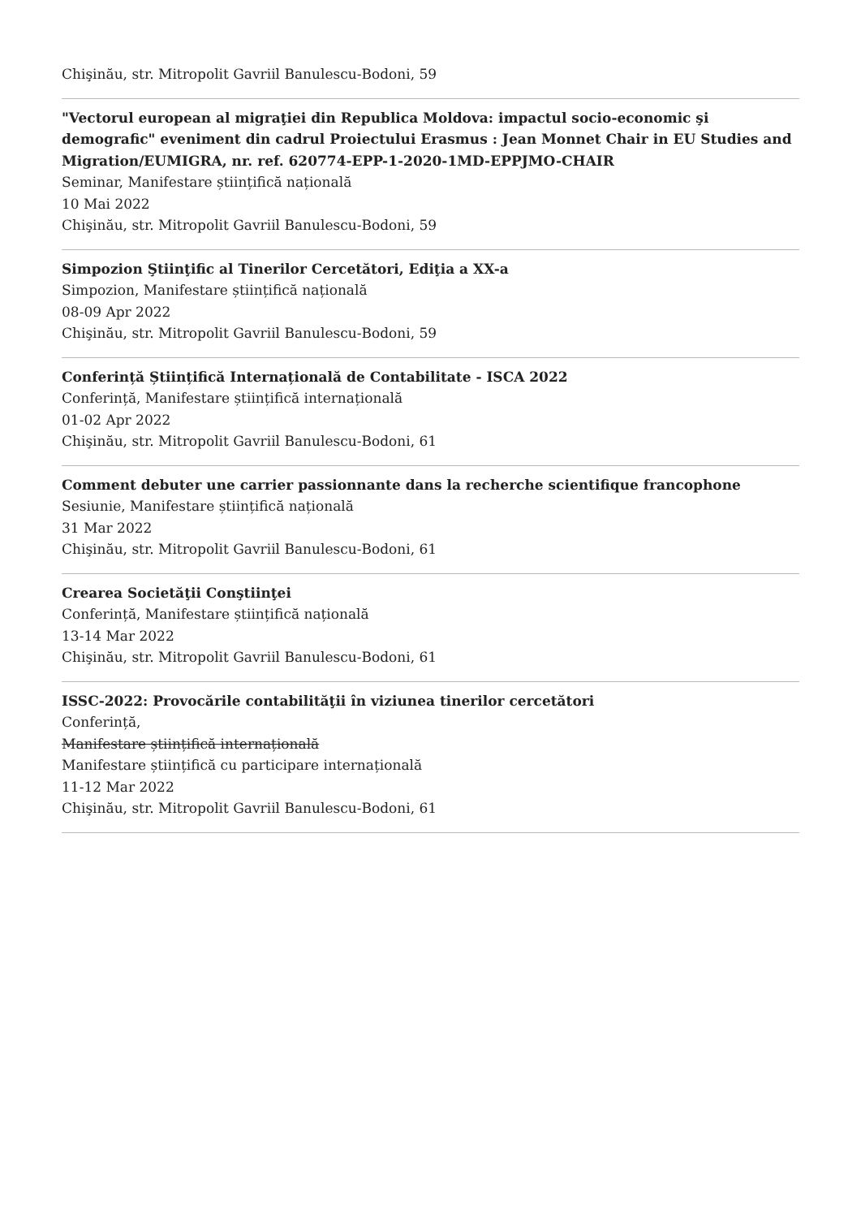Chişinău, str. Mitropolit Gavriil Banulescu-Bodoni, 59
"Vectorul european al migraţiei din Republica Moldova: impactul socio-economic şi demografic" eveniment din cadrul Proiectului Erasmus : Jean Monnet Chair in EU Studies and Migration/EUMIGRA, nr. ref. 620774-EPP-1-2020-1MD-EPPJMO-CHAIR
Seminar, Manifestare științifică națională
10 Mai 2022
Chişinău, str. Mitropolit Gavriil Banulescu-Bodoni, 59
Simpozion Ştiinţific al Tinerilor Cercetători, Ediţia a XX-a
Simpozion, Manifestare științifică națională
08-09 Apr 2022
Chişinău, str. Mitropolit Gavriil Banulescu-Bodoni, 59
Conferință Științifică Internațională de Contabilitate - ISCA 2022
Conferință, Manifestare științifică internațională
01-02 Apr 2022
Chişinău, str. Mitropolit Gavriil Banulescu-Bodoni, 61
Comment debuter une carrier passionnante dans la recherche scientifique francophone
Sesiunie, Manifestare științifică națională
31 Mar 2022
Chişinău, str. Mitropolit Gavriil Banulescu-Bodoni, 61
Crearea Societăţii Conştiinţei
Conferință, Manifestare științifică națională
13-14 Mar 2022
Chişinău, str. Mitropolit Gavriil Banulescu-Bodoni, 61
ISSC-2022: Provocările contabilităţii în viziunea tinerilor cercetători
Conferință,
Manifestare științifică internațională
Manifestare științifică cu participare internațională
11-12 Mar 2022
Chişinău, str. Mitropolit Gavriil Banulescu-Bodoni, 61